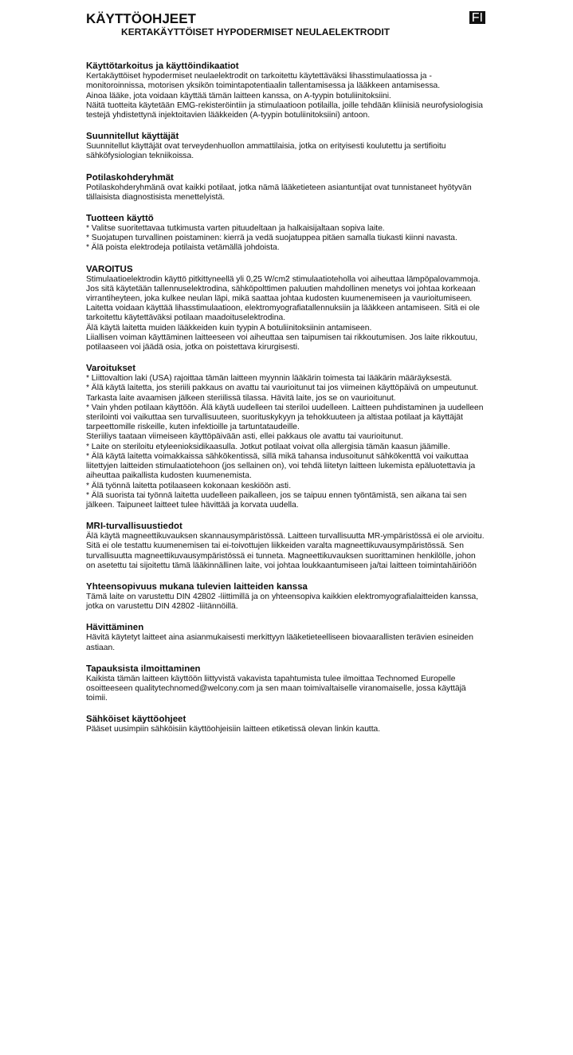KÄYTTÖOHJEET
FI
KERTAKÄYTTÖISET HYPODERMISET NEULAELEKTRODIT
Käyttötarkoitus ja käyttöindikaatiot
Kertakäyttöiset hypodermiset neulaelektrodit on tarkoitettu käytettäväksi lihasstimulaatiossa ja -monitoroinnissa, motorisen yksikön toimintapotentiaalin tallentamisessa ja lääkkeen antamisessa.
Ainoa lääke, jota voidaan käyttää tämän laitteen kanssa, on A-tyypin botuliinitoksiini.
Näitä tuotteita käytetään EMG-rekisteröintiin ja stimulaatioon potilailla, joille tehdään kliinisiä neurofysiologisia testejä yhdistettynä injektoitavien lääkkeiden (A-tyypin botuliinitoksiini) antoon.
Suunnitellut käyttäjät
Suunnitellut käyttäjät ovat terveydenhuollon ammattilaisia, jotka on erityisesti koulutettu ja sertifioitu sähköfysiologian tekniikoissa.
Potilaskohderyhmät
Potilaskohderyhmänä ovat kaikki potilaat, jotka nämä lääketieteen asiantuntijat ovat tunnistaneet hyötyvän tällaisista diagnostisista menettelyistä.
Tuotteen käyttö
* Valitse suoritettavaa tutkimusta varten pituudeltaan ja halkaisijaltaan sopiva laite.
* Suojatupen turvallinen poistaminen: kierrä ja vedä suojatuppea pitäen samalla tiukasti kiinni navasta.
* Älä poista elektrodeja potilaista vetämällä johdoista.
VAROITUS
Stimulaatioelektrodin käyttö pitkittyneellä yli 0,25 W/cm2 stimulaatioteholla voi aiheuttaa lämpöpalovammoja.
Jos sitä käytetään tallennuselektrodina, sähköpolttimen paluutien mahdollinen menetys voi johtaa korkeaan virrantiheyteen, joka kulkee neulan läpi, mikä saattaa johtaa kudosten kuumenemiseen ja vaurioitumiseen.
Laitetta voidaan käyttää lihasstimulaatioon, elektromyografiatallennuksiin ja lääkkeen antamiseen. Sitä ei ole tarkoitettu käytettäväksi potilaan maadoituselektrodina.
Älä käytä laitetta muiden lääkkeiden kuin tyypin A botuliinitoksiinin antamiseen.
Liiallisen voiman käyttäminen laitteeseen voi aiheuttaa sen taipumisen tai rikkoutumisen. Jos laite rikkoutuu, potilaaseen voi jäädä osia, jotka on poistettava kirurgisesti.
Varoitukset
* Liittovaltion laki (USA) rajoittaa tämän laitteen myynnin lääkärin toimesta tai lääkärin määräyksestä.
* Älä käytä laitetta, jos steriili pakkaus on avattu tai vaurioitunut tai jos viimeinen käyttöpäivä on umpeutunut.
Tarkasta laite avaamisen jälkeen steriilissä tilassa. Hävitä laite, jos se on vaurioitunut.
* Vain yhden potilaan käyttöön. Älä käytä uudelleen tai steriloi uudelleen. Laitteen puhdistaminen ja uudelleen sterilointi voi vaikuttaa sen turvallisuuteen, suorituskykyyn ja tehokkuuteen ja altistaa potilaat ja käyttäjät tarpeettomille riskeille, kuten infektioille ja tartuntataudeille.
Steriiliys taataan viimeiseen käyttöpäivään asti, ellei pakkaus ole avattu tai vaurioitunut.
* Laite on steriloitu etyleenioksidikaasulla. Jotkut potilaat voivat olla allergisia tämän kaasun jäämille.
* Älä käytä laitetta voimakkaissa sähkökentissä, sillä mikä tahansa indusoitunut sähkökenttä voi vaikuttaa liitettyjen laitteiden stimulaatiotehoon (jos sellainen on), voi tehdä liitetyn laitteen lukemista epäluotettavia ja aiheuttaa paikallista kudosten kuumenemista.
* Älä työnnä laitetta potilaaseen kokonaan keskiöön asti.
* Älä suorista tai työnnä laitetta uudelleen paikalleen, jos se taipuu ennen työntämistä, sen aikana tai sen jälkeen. Taipuneet laitteet tulee hävittää ja korvata uudella.
MRI-turvallisuustiedot
Älä käytä magneettikuvauksen skannausympäristössä. Laitteen turvallisuutta MR-ympäristössä ei ole arvioitu. Sitä ei ole testattu kuumenemisen tai ei-toivottujen liikkeiden varalta magneettikuvausympäristössä. Sen turvallisuutta magneettikuvausympäristössä ei tunneta. Magneettikuvauksen suorittaminen henkilölle, johon on asetettu tai sijoitettu tämä lääkinnällinen laite, voi johtaa loukkaantumiseen ja/tai laitteen toimintahäiriöön
Yhteensopivuus mukana tulevien laitteiden kanssa
Tämä laite on varustettu DIN 42802 -liittimillä ja on yhteensopiva kaikkien elektromyografialaitteiden kanssa, jotka on varustettu DIN 42802 -liitännöillä.
Hävittäminen
Hävitä käytetyt laitteet aina asianmukaisesti merkittyyn lääketieteelliseen biovaarallisten terävien esineiden astiaan.
Tapauksista ilmoittaminen
Kaikista tämän laitteen käyttöön liittyvistä vakavista tapahtumista tulee ilmoittaa Technomed Europelle osoitteeseen qualitytechnomed@welcony.com ja sen maan toimivaltaiselle viranomaiselle, jossa käyttäjä toimii.
Sähköiset käyttöohjeet
Pääset uusimpiin sähköisiin käyttöohjeisiin laitteen etiketissä olevan linkin kautta.